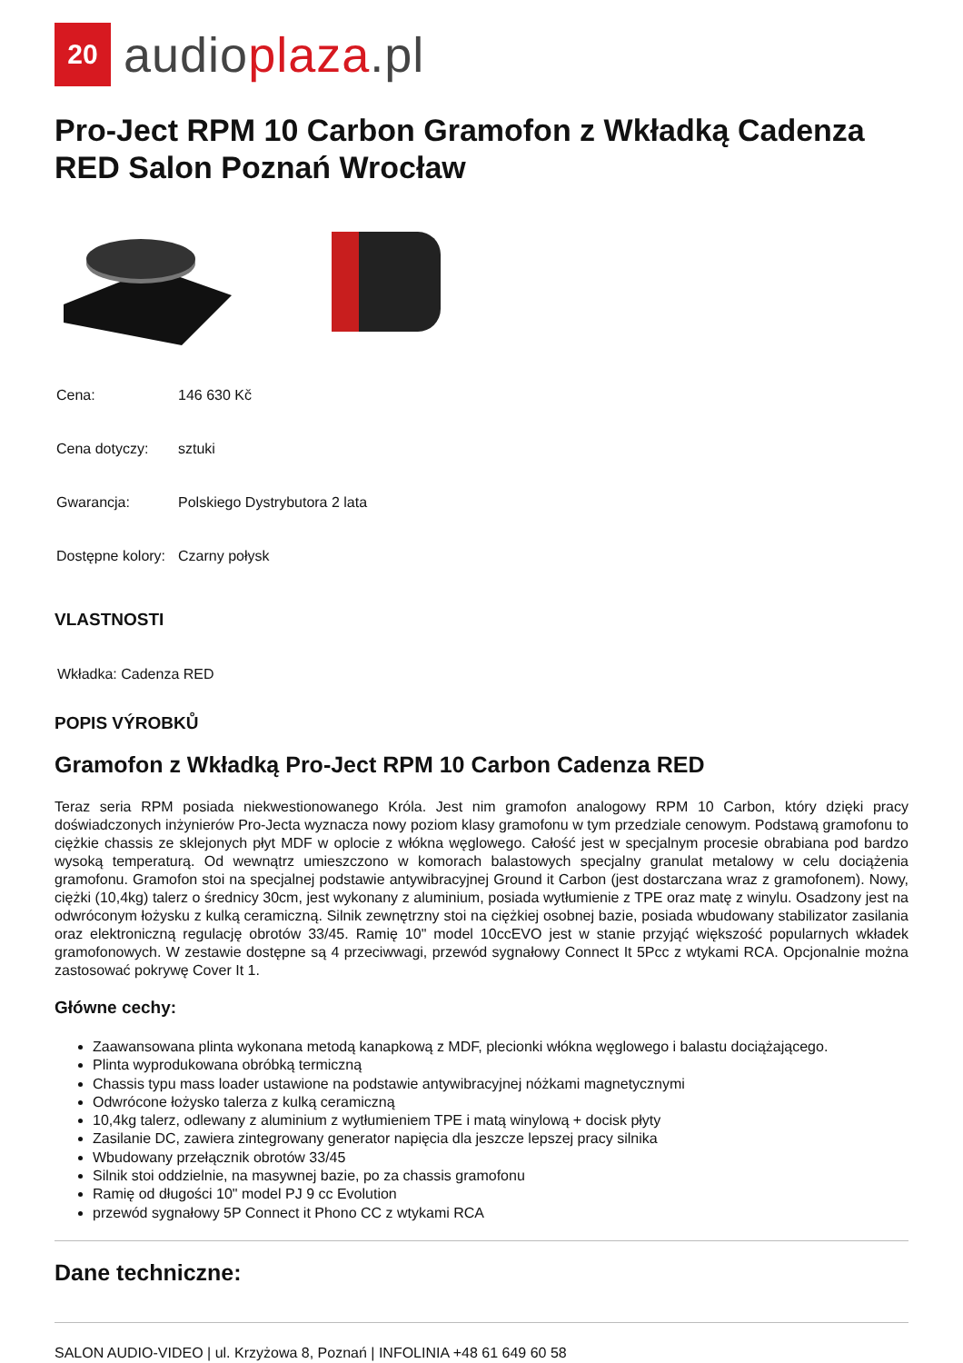20
audioplaza.pl
Pro-Ject RPM 10 Carbon Gramofon z Wkładką Cadenza RED Salon Poznań Wrocław
| Cena: | 146 630 Kč |
| Cena dotyczy: | sztuki |
| Gwarancja: | Polskiego Dystrybutora 2 lata |
| Dostępne kolory: | Czarny połysk |
VLASTNOSTI
Wkładka: Cadenza RED
POPIS VÝROBKŮ
Gramofon z Wkładką Pro-Ject RPM 10 Carbon Cadenza RED
Teraz seria RPM posiada niekwestionowanego Króla. Jest nim gramofon analogowy RPM 10 Carbon, który dzięki pracy doświadczonych inżynierów Pro-Jecta wyznacza nowy poziom klasy gramofonu w tym przedziale cenowym. Podstawą gramofonu to ciężkie chassis ze sklejonych płyt MDF w oplocie z włókna węglowego. Całość jest w specjalnym procesie obrabiana pod bardzo wysoką temperaturą. Od wewnątrz umieszczono w komorach balastowych specjalny granulat metalowy w celu dociążenia gramofonu. Gramofon stoi na specjalnej podstawie antywibracyjnej Ground it Carbon (jest dostarczana wraz z gramofonem). Nowy, ciężki (10,4kg) talerz o średnicy 30cm, jest wykonany z aluminium, posiada wytłumienie z TPE oraz matę z winylu. Osadzony jest na odwróconym łożysku z kulką ceramiczną. Silnik zewnętrzny stoi na ciężkiej osobnej bazie, posiada wbudowany stabilizator zasilania oraz elektroniczną regulację obrotów 33/45. Ramię 10" model 10ccEVO jest w stanie przyjąć większość popularnych wkładek gramofonowych. W zestawie dostępne są 4 przeciwwagi, przewód sygnałowy Connect It 5Pcc z wtykami RCA. Opcjonalnie można zastosować pokrywę Cover It 1.
Główne cechy:
Zaawansowana plinta wykonana metodą kanapkową z MDF, plecionki włókna węglowego i balastu dociążającego.
Plinta wyprodukowana obróbką termiczną
Chassis typu mass loader ustawione na podstawie antywibracyjnej nóżkami magnetycznymi
Odwrócone łożysko talerza z kulką ceramiczną
10,4kg talerz, odlewany z aluminium z wytłumieniem TPE i matą winylową + docisk płyty
Zasilanie DC, zawiera zintegrowany generator napięcia dla jeszcze lepszej pracy silnika
Wbudowany przełącznik obrotów 33/45
Silnik stoi oddzielnie, na masywnej bazie, po za chassis gramofonu
Ramię od długości 10" model PJ 9 cc Evolution
przewód sygnałowy 5P Connect it Phono CC z wtykami RCA
Dane techniczne:
SALON AUDIO-VIDEO | ul. Krzyżowa 8, Poznań | INFOLINIA +48 61 649 60 58